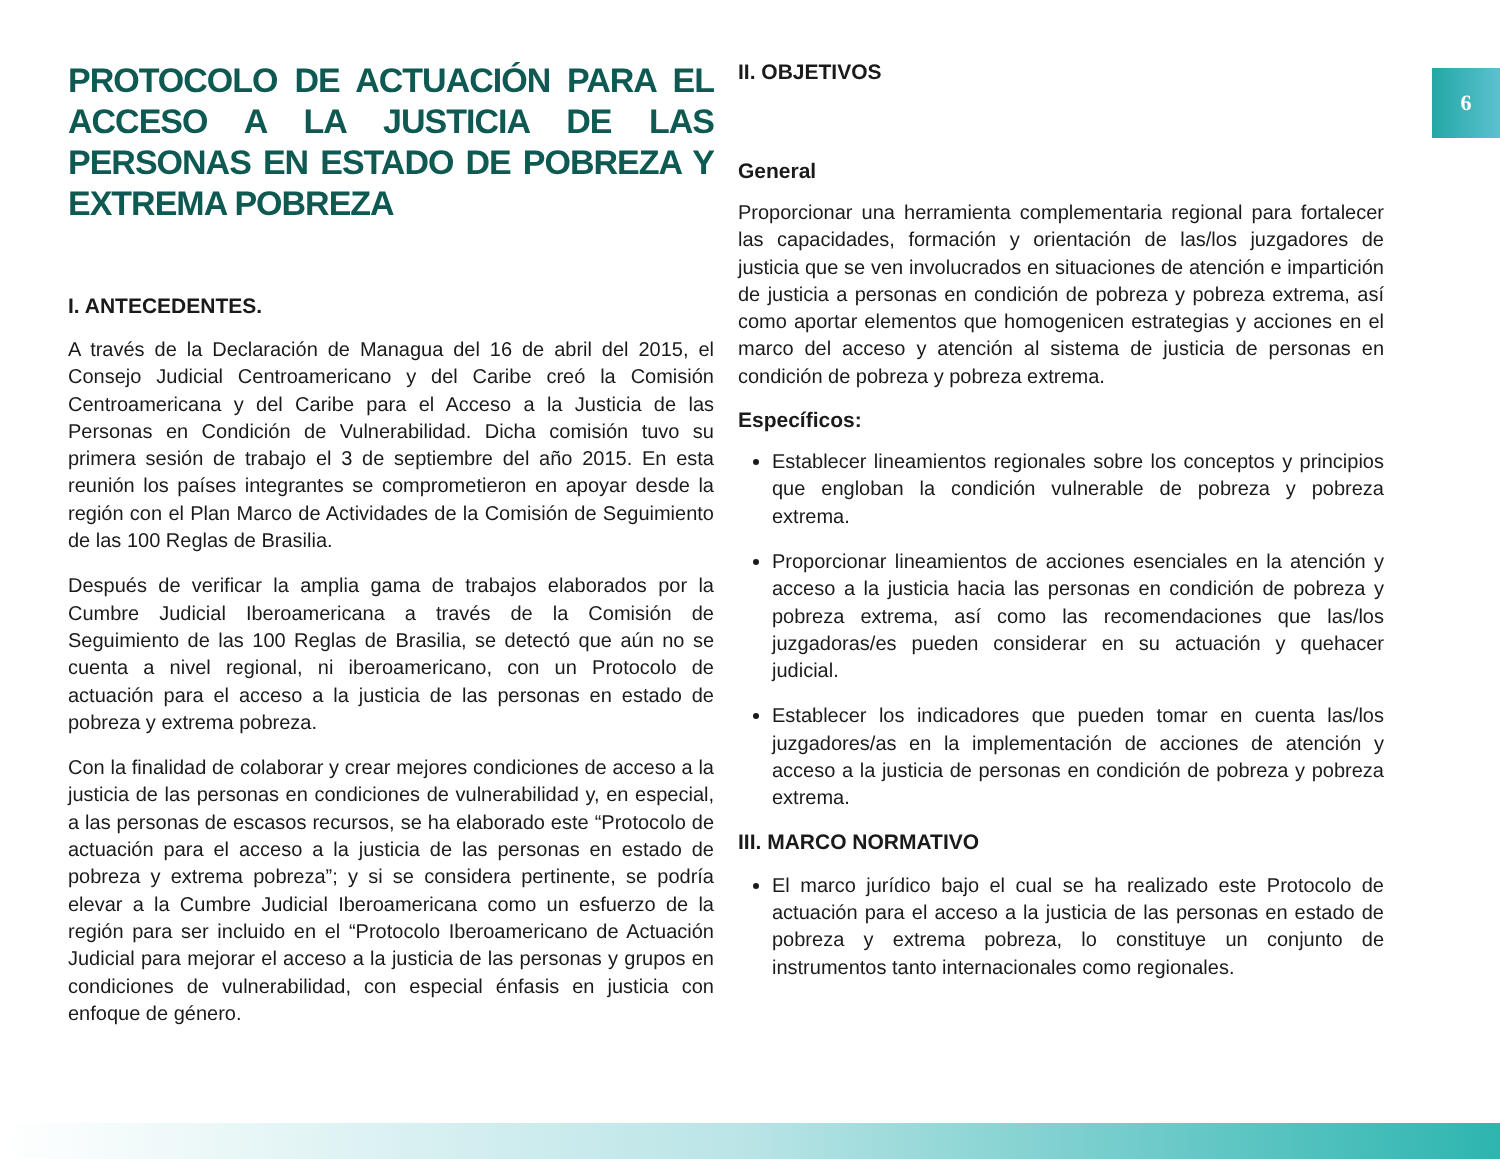6
PROTOCOLO DE ACTUACIÓN PARA EL ACCESO A LA JUSTICIA DE LAS PERSONAS EN ESTADO DE POBREZA Y EXTREMA POBREZA
I. ANTECEDENTES.
A través de la Declaración de Managua del 16 de abril del 2015, el Consejo Judicial Centroamericano y del Caribe creó la Comisión Centroamericana y del Caribe para el Acceso a la Justicia de las Personas en Condición de Vulnerabilidad. Dicha comisión tuvo su primera sesión de trabajo el 3 de septiembre del año 2015. En esta reunión los países integrantes se comprometieron en apoyar desde la región con el Plan Marco de Actividades de la Comisión de Seguimiento de las 100 Reglas de Brasilia.
Después de verificar la amplia gama de trabajos elaborados por la Cumbre Judicial Iberoamericana a través de la Comisión de Seguimiento de las 100 Reglas de Brasilia, se detectó que aún no se cuenta a nivel regional, ni iberoamericano, con un Protocolo de actuación para el acceso a la justicia de las personas en estado de pobreza y extrema pobreza.
Con la finalidad de colaborar y crear mejores condiciones de acceso a la justicia de las personas en condiciones de vulnerabilidad y, en especial, a las personas de escasos recursos, se ha elaborado este “Protocolo de actuación para el acceso a la justicia de las personas en estado de pobreza y extrema pobreza”; y si se considera pertinente, se podría elevar a la Cumbre Judicial Iberoamericana como un esfuerzo de la región para ser incluido en el “Protocolo Iberoamericano de Actuación Judicial para mejorar el acceso a la justicia de las personas y grupos en condiciones de vulnerabilidad, con especial énfasis en justicia con enfoque de género.
II. OBJETIVOS
General
Proporcionar una herramienta complementaria regional para fortalecer las capacidades, formación y orientación de las/los juzgadores de justicia que se ven involucrados en situaciones de atención e impartición de justicia a personas en condición de pobreza y pobreza extrema, así como aportar elementos que homogenicen estrategias y acciones en el marco del acceso y atención al sistema de justicia de personas en condición de pobreza y pobreza extrema.
Específicos:
Establecer lineamientos regionales sobre los conceptos y principios que engloban la condición vulnerable de pobreza y pobreza extrema.
Proporcionar lineamientos de acciones esenciales en la atención y acceso a la justicia hacia las personas en condición de pobreza y pobreza extrema, así como las recomendaciones que las/los juzgadoras/es pueden considerar en su actuación y quehacer judicial.
Establecer los indicadores que pueden tomar en cuenta las/los juzgadores/as en la implementación de acciones de atención y acceso a la justicia de personas en condición de pobreza y pobreza extrema.
III. MARCO NORMATIVO
El marco jurídico bajo el cual se ha realizado este Protocolo de actuación para el acceso a la justicia de las personas en estado de pobreza y extrema pobreza, lo constituye un conjunto de instrumentos tanto internacionales como regionales.